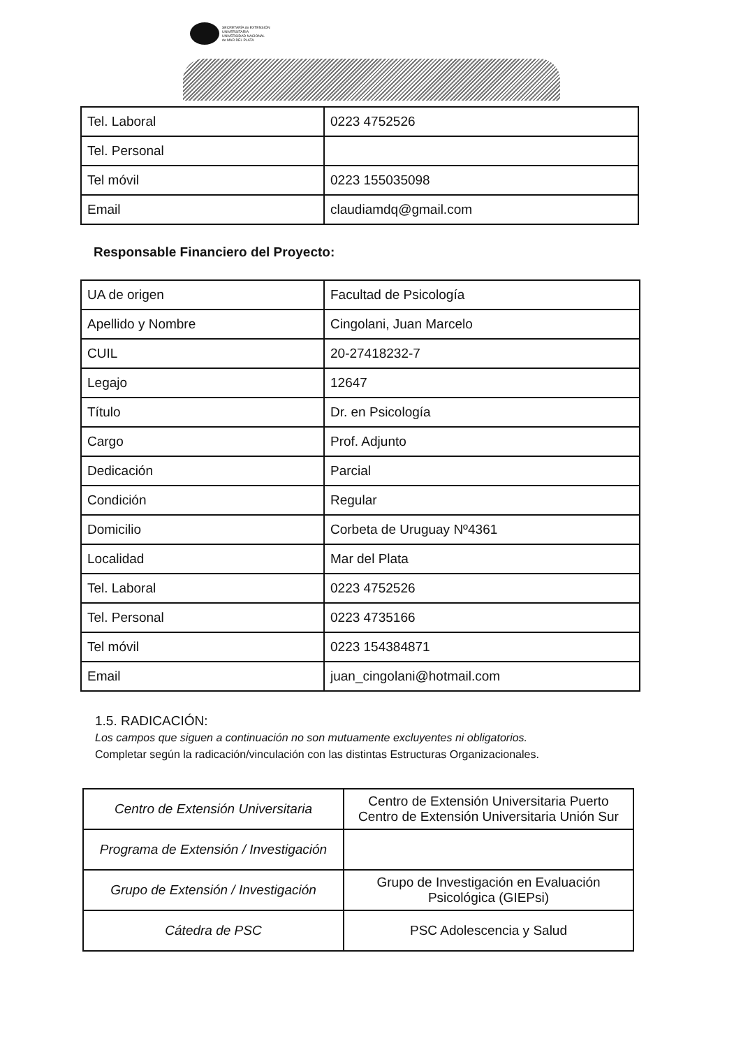SECRETARÍA de EXTENSIÓN
UNIVERSITARIA
UNIVERSIDAD NACIONAL
de MAR DEL PLATA
| Tel. Laboral | 0223 4752526 |
| Tel. Personal | |
| Tel móvil | 0223 155035098 |
| Email | claudiamdq@gmail.com |
Responsable Financiero del Proyecto:
| UA de origen | Facultad de Psicología |
| Apellido y Nombre | Cingolani, Juan Marcelo |
| CUIL | 20-27418232-7 |
| Legajo | 12647 |
| Título | Dr. en Psicología |
| Cargo | Prof. Adjunto |
| Dedicación | Parcial |
| Condición | Regular |
| Domicilio | Corbeta de Uruguay Nº4361 |
| Localidad | Mar del Plata |
| Tel. Laboral | 0223 4752526 |
| Tel. Personal | 0223 4735166 |
| Tel móvil | 0223 154384871 |
| Email | juan_cingolani@hotmail.com |
1.5. RADICACIÓN:
Los campos que siguen a continuación no son mutuamente excluyentes ni obligatorios.
Completar según la radicación/vinculación con las distintas Estructuras Organizacionales.
| Centro de Extensión Universitaria | Centro de Extensión Universitaria Puerto Centro de Extensión Universitaria Unión Sur |
| Programa de Extensión / Investigación | |
| Grupo de Extensión / Investigación | Grupo de Investigación en Evaluación Psicológica (GIEPsi) |
| Cátedra de PSC | PSC Adolescencia y Salud |